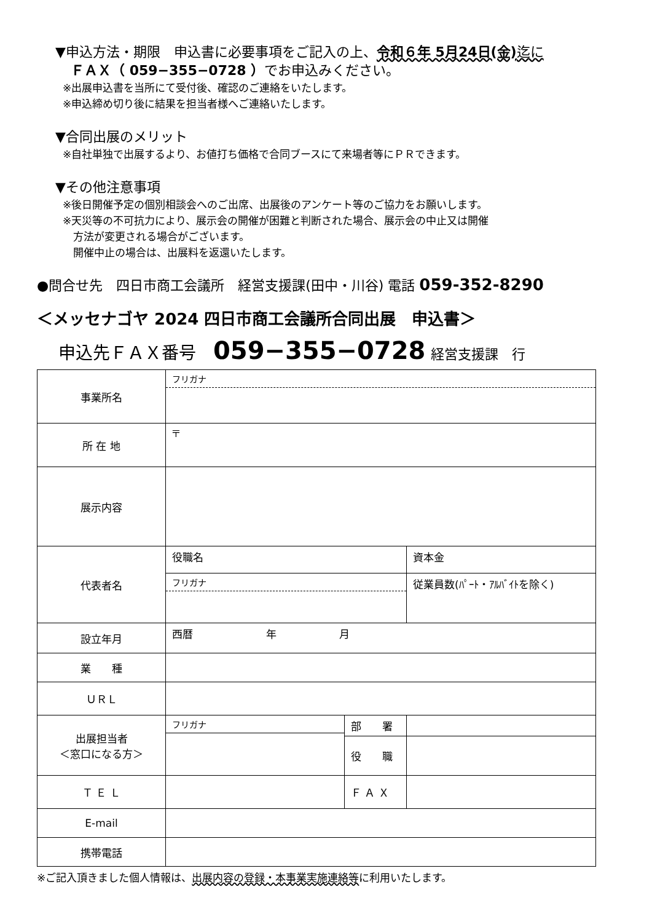▼申込方法・期限　申込書に必要事項をご記入の上、令和６年 5月24日(金) 迄に
ＦＡＸ（ 059−355−0728 ）でお申込みください。
※出展申込書を当所にて受付後、確認のご連絡をいたします。
※申込締め切り後に結果を担当者様へご連絡いたします。
▼合同出展のメリット
※自社単独で出展するより、お値打ち価格で合同ブースにて来場者等にＰＲできます。
▼その他注意事項
※後日開催予定の個別相談会へのご出席、出展後のアンケート等のご協力をお願いします。
※天災等の不可抗力により、展示会の開催が困難と判断された場合、展示会の中止又は開催
　方法が変更される場合がございます。
　開催中止の場合は、出展料を返還いたします。
●問合せ先　四日市商工会議所　経営支援課(田中・川谷) 電話 059-352-8290
＜メッセナゴヤ 2024 四日市商工会議所合同出展　申込書＞
申込先ＦＡＸ番号　059−355−0728 経営支援課　行
| 事業所名 | フリガナ | | |
| 所 在 地 | 〒 | | |
| 展示内容 | | | |
| 代表者名 | 役職名 | | 資本金 |
| | フリガナ | | 従業員数(ﾊﾟｰﾄ・ｱﾙﾊﾞｲﾄを除く) |
| 設立年月 | 西暦 年 月 | | |
| 業 種 | | | |
| ＵＲＬ | | | |
| 出展担当者 ＜窓口になる方＞ | フリガナ | 部 署 | |
| | | 役 職 | |
| Ｔ Ｅ Ｌ | | Ｆ Ａ Ｘ | |
| E-mail | | | |
| 携帯電話 | | | |
※ご記入頂きました個人情報は、出展内容の登録・本事業実施連絡等に利用いたします。